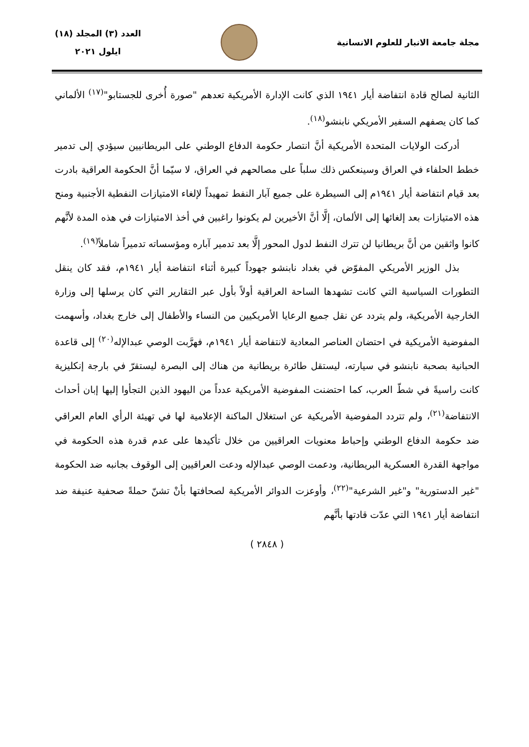مجلة جامعة الانبار للعلوم الانسانية
العدد (٣) المجلد (١٨)
ايلول ٢٠٢١
الثانية لصالح قادة انتفاضة أيار ١٩٤١ الذي كانت الإدارة الأمريكية تعدهم "صورة أُخرى للجستابو"<sup>(١٧)</sup> الألماني كما كان يصفهم السفير الأمريكي نابنشو<sup>(١٨)</sup>.
أدركت الولايات المتحدة الأمريكية أنَّ انتصار حكومة الدفاع الوطني على البريطانيين سيؤدي إلى تدمير خطط الحلفاء في العراق وسينعكس ذلك سلباً على مصالحهم في العراق، لا سيّما أنَّ الحكومة العراقية بادرت بعد قيام انتفاضة أيار ١٩٤١م إلى السيطرة على جميع آبار النفط تمهيداً لإلغاء الامتيازات النفطية الأجنبية ومنح هذه الامتيازات بعد إلغائها إلى الألمان، إلَّا أنَّ الأخيرين لم يكونوا راغبين في أخذ الامتيازات في هذه المدة لأنَّهم كانوا واثقين من أنَّ بريطانيا لن تترك النفط لدول المحور إلَّا بعد تدمير آباره ومؤسساته تدميراً شاملاً<sup>(١٩)</sup>.
بذل الوزير الأمريكي المفوّض في بغداد نابنشو جهوداً كبيرة أثناء انتفاضة أيار ١٩٤١م، فقد كان ينقل التطورات السياسية التي كانت تشهدها الساحة العراقية أولاً بأول عبر التقارير التي كان يرسلها إلى وزارة الخارجية الأمريكية، ولم يتردد عن نقل جميع الرعايا الأمريكيين من النساء والأطفال إلى خارج بغداد، وأسهمت المفوضية الأمريكية في احتضان العناصر المعادية لانتفاضة أيار ١٩٤١م، فهرَّبت الوصي عبدالإله<sup>(٢٠)</sup> إلى قاعدة الحبانية بصحبة نابنشو في سيارته، ليستقل طائرة بريطانية من هناك إلى البصرة ليستقرّ في بارجة إنكليزية كانت راسيةً في شطّ العرب، كما احتضنت المفوضية الأمريكية عدداً من اليهود الذين التجأوا إليها إبان أحداث الانتفاضة<sup>(٢١)</sup>، ولم تتردد المفوضية الأمريكية عن استغلال الماكنة الإعلامية لها في تهيئة الرأي العام العراقي ضد حكومة الدفاع الوطني وإحباط معنويات العراقيين من خلال تأكيدها على عدم قدرة هذه الحكومة في مواجهة القدرة العسكرية البريطانية، ودعمت الوصي عبدالإله ودعت العراقيين إلى الوقوف بجانبه ضد الحكومة "غير الدستورية" و"غير الشرعية"<sup>(٢٢)</sup>، وأوعزت الدوائر الأمريكية لصحافتها بأنْ تشنّ حملةً صحفية عنيفة ضد انتفاضة أيار ١٩٤١ التي عدّت قادتها بأنَّهم
( ٢٨٤٨ )